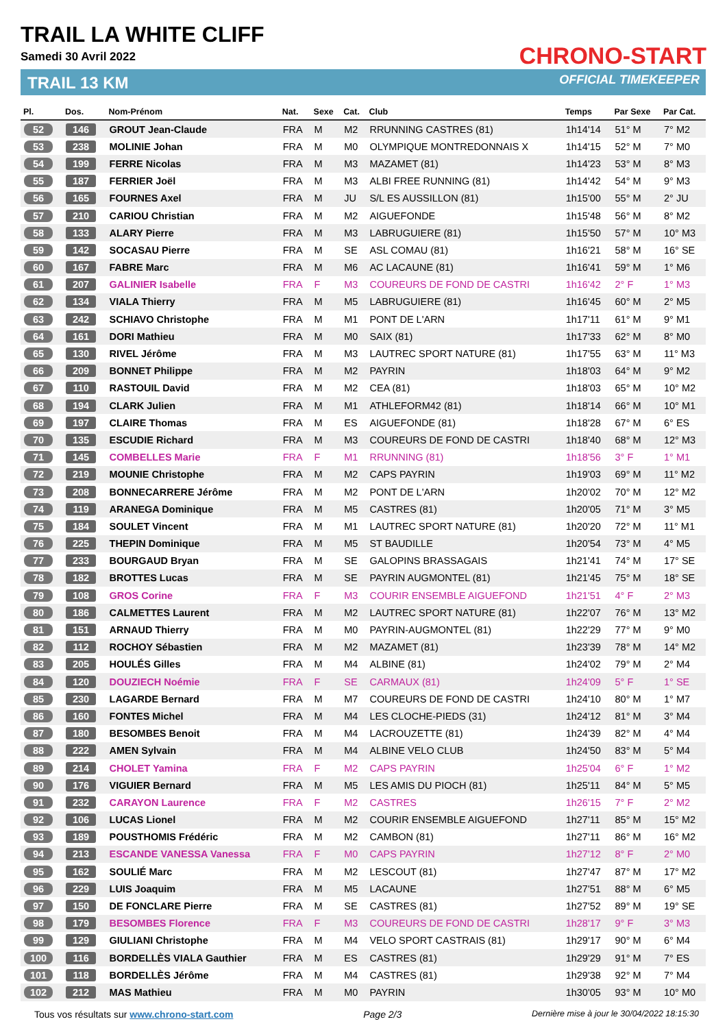TRAIL LA WHITE CLIFF
Samedi 30 Avril 2022
TRAIL 13 KM
CHRONO-START
OFFICIAL TIMEKEEPER
| Pl. | Dos. | Nom-Prénom | Nat. | Sexe | Cat. | Club | Temps | Par Sexe | Par Cat. |
| --- | --- | --- | --- | --- | --- | --- | --- | --- | --- |
| 52 | 146 | GROUT Jean-Claude | FRA | M | M2 | RRUNNING CASTRES (81) | 1h14'14 | 51° M | 7° M2 |
| 53 | 238 | MOLINIE Johan | FRA | M | M0 | OLYMPIQUE MONTREDONNAIS X | 1h14'15 | 52° M | 7° M0 |
| 54 | 199 | FERRE Nicolas | FRA | M | M3 | MAZAMET (81) | 1h14'23 | 53° M | 8° M3 |
| 55 | 187 | FERRIER Joël | FRA | M | M3 | ALBI FREE RUNNING (81) | 1h14'42 | 54° M | 9° M3 |
| 56 | 165 | FOURNES Axel | FRA | M | JU | S/L ES AUSSILLON (81) | 1h15'00 | 55° M | 2° JU |
| 57 | 210 | CARIOU Christian | FRA | M | M2 | AIGUEFONDE | 1h15'48 | 56° M | 8° M2 |
| 58 | 133 | ALARY Pierre | FRA | M | M3 | LABRUGUIERE (81) | 1h15'50 | 57° M | 10° M3 |
| 59 | 142 | SOCASAU Pierre | FRA | M | SE | ASL COMAU (81) | 1h16'21 | 58° M | 16° SE |
| 60 | 167 | FABRE Marc | FRA | M | M6 | AC LACAUNE (81) | 1h16'41 | 59° M | 1° M6 |
| 61 | 207 | GALINIER Isabelle | FRA | F | M3 | COUREURS DE FOND DE CASTRI | 1h16'42 | 2° F | 1° M3 |
| 62 | 134 | VIALA Thierry | FRA | M | M5 | LABRUGUIERE (81) | 1h16'45 | 60° M | 2° M5 |
| 63 | 242 | SCHIAVO Christophe | FRA | M | M1 | PONT DE L'ARN | 1h17'11 | 61° M | 9° M1 |
| 64 | 161 | DORI Mathieu | FRA | M | M0 | SAIX (81) | 1h17'33 | 62° M | 8° M0 |
| 65 | 130 | RIVEL Jérôme | FRA | M | M3 | LAUTREC SPORT NATURE (81) | 1h17'55 | 63° M | 11° M3 |
| 66 | 209 | BONNET Philippe | FRA | M | M2 | PAYRIN | 1h18'03 | 64° M | 9° M2 |
| 67 | 110 | RASTOUIL David | FRA | M | M2 | CEA (81) | 1h18'03 | 65° M | 10° M2 |
| 68 | 194 | CLARK Julien | FRA | M | M1 | ATHLEFORM42 (81) | 1h18'14 | 66° M | 10° M1 |
| 69 | 197 | CLAIRE Thomas | FRA | M | ES | AIGUEFONDE (81) | 1h18'28 | 67° M | 6° ES |
| 70 | 135 | ESCUDIE Richard | FRA | M | M3 | COUREURS DE FOND DE CASTRI | 1h18'40 | 68° M | 12° M3 |
| 71 | 145 | COMBELLES Marie | FRA | F | M1 | RRUNNING (81) | 1h18'56 | 3° F | 1° M1 |
| 72 | 219 | MOUNIE Christophe | FRA | M | M2 | CAPS PAYRIN | 1h19'03 | 69° M | 11° M2 |
| 73 | 208 | BONNECARRERE Jérôme | FRA | M | M2 | PONT DE L'ARN | 1h20'02 | 70° M | 12° M2 |
| 74 | 119 | ARANEGA Dominique | FRA | M | M5 | CASTRES (81) | 1h20'05 | 71° M | 3° M5 |
| 75 | 184 | SOULET Vincent | FRA | M | M1 | LAUTREC SPORT NATURE (81) | 1h20'20 | 72° M | 11° M1 |
| 76 | 225 | THEPIN Dominique | FRA | M | M5 | ST BAUDILLE | 1h20'54 | 73° M | 4° M5 |
| 77 | 233 | BOURGAUD Bryan | FRA | M | SE | GALOPINS BRASSAGAIS | 1h21'41 | 74° M | 17° SE |
| 78 | 182 | BROTTES Lucas | FRA | M | SE | PAYRIN AUGMONTEL (81) | 1h21'45 | 75° M | 18° SE |
| 79 | 108 | GROS Corine | FRA | F | M3 | COURIR ENSEMBLE AIGUEFOND | 1h21'51 | 4° F | 2° M3 |
| 80 | 186 | CALMETTES Laurent | FRA | M | M2 | LAUTREC SPORT NATURE (81) | 1h22'07 | 76° M | 13° M2 |
| 81 | 151 | ARNAUD Thierry | FRA | M | M0 | PAYRIN-AUGMONTEL (81) | 1h22'29 | 77° M | 9° M0 |
| 82 | 112 | ROCHOY Sébastien | FRA | M | M2 | MAZAMET (81) | 1h23'39 | 78° M | 14° M2 |
| 83 | 205 | HOULÉS Gilles | FRA | M | M4 | ALBINE (81) | 1h24'02 | 79° M | 2° M4 |
| 84 | 120 | DOUZIECH Noémie | FRA | F | SE | CARMAUX (81) | 1h24'09 | 5° F | 1° SE |
| 85 | 230 | LAGARDE Bernard | FRA | M | M7 | COUREURS DE FOND DE CASTRI | 1h24'10 | 80° M | 1° M7 |
| 86 | 160 | FONTES Michel | FRA | M | M4 | LES CLOCHE-PIEDS (31) | 1h24'12 | 81° M | 3° M4 |
| 87 | 180 | BESOMBES Benoit | FRA | M | M4 | LACROUZETTE (81) | 1h24'39 | 82° M | 4° M4 |
| 88 | 222 | AMEN Sylvain | FRA | M | M4 | ALBINE VELO CLUB | 1h24'50 | 83° M | 5° M4 |
| 89 | 214 | CHOLET Yamina | FRA | F | M2 | CAPS PAYRIN | 1h25'04 | 6° F | 1° M2 |
| 90 | 176 | VIGUIER Bernard | FRA | M | M5 | LES AMIS DU PIOCH (81) | 1h25'11 | 84° M | 5° M5 |
| 91 | 232 | CARAYON Laurence | FRA | F | M2 | CASTRES | 1h26'15 | 7° F | 2° M2 |
| 92 | 106 | LUCAS Lionel | FRA | M | M2 | COURIR ENSEMBLE AIGUEFOND | 1h27'11 | 85° M | 15° M2 |
| 93 | 189 | POUSTHOMIS Frédéric | FRA | M | M2 | CAMBON (81) | 1h27'11 | 86° M | 16° M2 |
| 94 | 213 | ESCANDE VANESSA Vanessa | FRA | F | M0 | CAPS PAYRIN | 1h27'12 | 8° F | 2° M0 |
| 95 | 162 | SOULIÉ Marc | FRA | M | M2 | LESCOUT (81) | 1h27'47 | 87° M | 17° M2 |
| 96 | 229 | LUIS Joaquim | FRA | M | M5 | LACAUNE | 1h27'51 | 88° M | 6° M5 |
| 97 | 150 | DE FONCLARE Pierre | FRA | M | SE | CASTRES (81) | 1h27'52 | 89° M | 19° SE |
| 98 | 179 | BESOMBES Florence | FRA | F | M3 | COUREURS DE FOND DE CASTRI | 1h28'17 | 9° F | 3° M3 |
| 99 | 129 | GIULIANI Christophe | FRA | M | M4 | VELO SPORT CASTRAIS (81) | 1h29'17 | 90° M | 6° M4 |
| 100 | 116 | BORDELLÈS VIALA Gauthier | FRA | M | ES | CASTRES (81) | 1h29'29 | 91° M | 7° ES |
| 101 | 118 | BORDELLÈS Jérôme | FRA | M | M4 | CASTRES (81) | 1h29'38 | 92° M | 7° M4 |
| 102 | 212 | MAS Mathieu | FRA | M | M0 | PAYRIN | 1h30'05 | 93° M | 10° M0 |
Tous vos résultats sur www.chrono-start.com Page 2/3 Dernière mise à jour le 30/04/2022 18:15:30